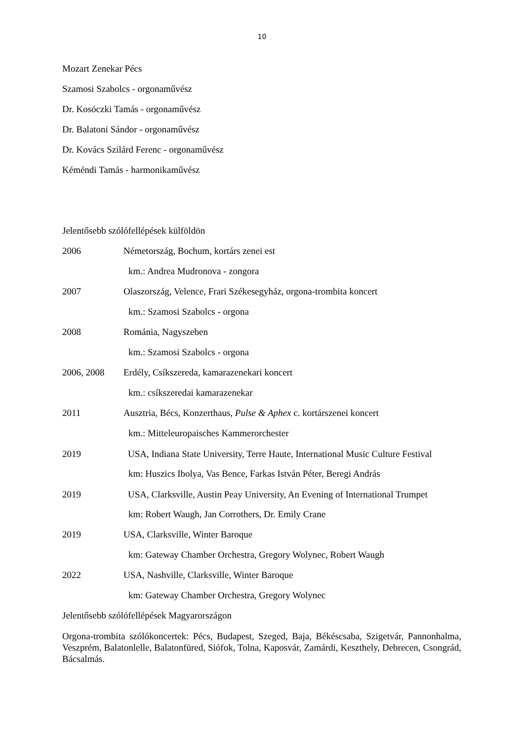10
Mozart Zenekar Pécs
Szamosi Szabolcs - orgonaművész
Dr. Kosóczki Tamás - orgonaművész
Dr. Balatoni Sándor - orgonaművész
Dr. Kovács Szilárd Ferenc - orgonaművész
Kéméndi Tamás - harmonikaművész
Jelentősebb szólófellépések külföldön
2006 Németország, Bochum, kortárs zenei est
km.: Andrea Mudronova - zongora
2007 Olaszország, Velence, Frari Székesegyház, orgona-trombita koncert
km.: Szamosi Szabolcs - orgona
2008 Románia, Nagyszeben
km.: Szamosi Szabolcs - orgona
2006, 2008 Erdély, Csíkszereda, kamarazenekari koncert
km.: csíkszeredai kamarazenekar
2011 Ausztria, Bécs, Konzerthaus, Pulse & Aphex c. kortárszenei koncert
km.: Mitteleuropaisches Kammerorchester
2019 USA, Indiana State University, Terre Haute, International Music Culture Festival
km: Huszics Ibolya, Vas Bence, Farkas István Péter, Beregi András
2019 USA, Clarksville, Austin Peay University, An Evening of International Trumpet
km: Robert Waugh, Jan Corrothers, Dr. Emily Crane
2019 USA, Clarksville, Winter Baroque
km: Gateway Chamber Orchestra, Gregory Wolynec, Robert Waugh
2022 USA, Nashville, Clarksville, Winter Baroque
km: Gateway Chamber Orchestra, Gregory Wolynec
Jelentősebb szólófellépések Magyarországon
Orgona-trombita szólókoncertek: Pécs, Budapest, Szeged, Baja, Békéscsaba, Szigetvár, Pannonhalma, Veszprém, Balatonlelle, Balatonfüred, Siófok, Tolna, Kaposvár, Zamárdi, Keszthely, Debrecen, Csongrád, Bácsalmás.